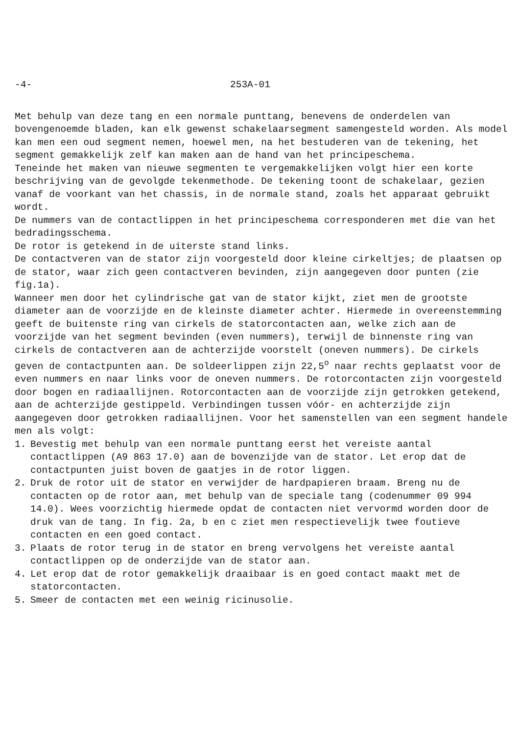-4- 253A-01
Met behulp van deze tang en een normale punttang, benevens de onderdelen van bovengenoemde bladen, kan elk gewenst schakelaarsegment samengesteld worden. Als model kan men een oud segment nemen, hoewel men, na het bestuderen van de tekening, het segment gemakkelijk zelf kan maken aan de hand van het principeschema.
Teneinde het maken van nieuwe segmenten te vergemakkelijken volgt hier een korte beschrijving van de gevolgde tekenmethode. De tekening toont de schakelaar, gezien vanaf de voorkant van het chassis, in de normale stand, zoals het apparaat gebruikt wordt.
De nummers van de contactlippen in het principeschema corresponderen met die van het bedradingsschema.
De rotor is getekend in de uiterste stand links.
De contactveren van de stator zijn voorgesteld door kleine cirkeltjes; de plaatsen op de stator, waar zich geen contactveren bevinden, zijn aangegeven door punten (zie fig.1a).
Wanneer men door het cylindrische gat van de stator kijkt, ziet men de grootste diameter aan de voorzijde en de kleinste diameter achter. Hiermede in overeenstemming geeft de buitenste ring van cirkels de statorcontacten aan, welke zich aan de voorzijde van het segment bevinden (even nummers), terwijl de binnenste ring van cirkels de contactveren aan de achterzijde voorstelt (oneven nummers). De cirkels geven de contactpunten aan. De soldeerlippen zijn 22,5<sup>o</sup> naar rechts geplaatst voor de even nummers en naar links voor de oneven nummers. De rotorcontacten zijn voorgesteld door bogen en radiaallijnen. Rotorcontacten aan de voorzijde zijn getrokken getekend, aan de achterzijde gestippeld. Verbindingen tussen vóór- en achterzijde zijn aangegeven door getrokken radiaallijnen. Voor het samenstellen van een segment handele men als volgt:
1. Bevestig met behulp van een normale punttang eerst het vereiste aantal contactlippen (A9 863 17.0) aan de bovenzijde van de stator. Let erop dat de contactpunten juist boven de gaatjes in de rotor liggen.
2. Druk de rotor uit de stator en verwijder de hardpapieren braam. Breng nu de contacten op de rotor aan, met behulp van de speciale tang (codenummer 09 994 14.0). Wees voorzichtig hiermede opdat de contacten niet vervormd worden door de druk van de tang. In fig. 2a, b en c ziet men respectievelijk twee foutieve contacten en een goed contact.
3. Plaats de rotor terug in de stator en breng vervolgens het vereiste aantal contactlippen op de onderzijde van de stator aan.
4. Let erop dat de rotor gemakkelijk draaibaar is en goed contact maakt met de statorcontacten.
5. Smeer de contacten met een weinig ricinusolie.